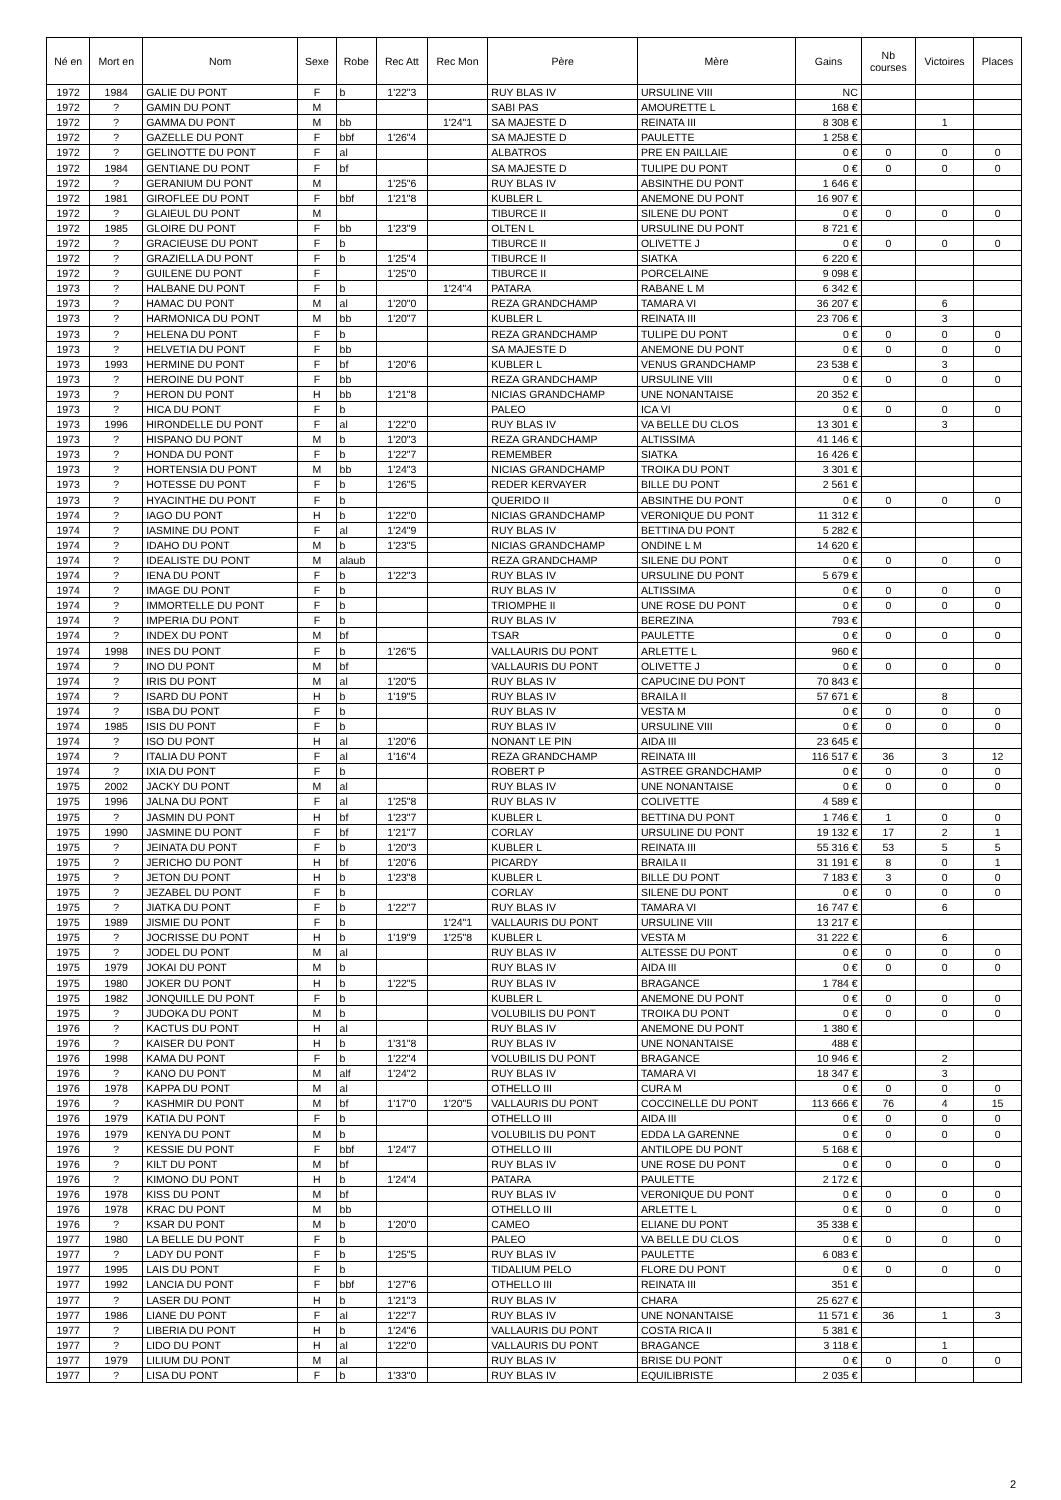| Né en | Mort en | Nom | Sexe | Robe | Rec Att | Rec Mon | Père | Mère | Gains | Nb courses | Victoires | Places |
| --- | --- | --- | --- | --- | --- | --- | --- | --- | --- | --- | --- | --- |
| 1972 | 1984 | GALIE DU PONT | F | b | 1'22"3 | | RUY BLAS IV | URSULINE VIII | NC | | | |
| 1972 | ? | GAMIN DU PONT | M | | | | SABI PAS | AMOURETTE L | 168 € | | | |
| 1972 | ? | GAMMA DU PONT | M | bb | | 1'24"1 | SA MAJESTE D | REINATA III | 8 308 € | | 1 | |
| 1972 | ? | GAZELLE DU PONT | F | bbf | 1'26"4 | | SA MAJESTE D | PAULETTE | 1 258 € | | | |
| 1972 | ? | GELINOTTE DU PONT | F | al | | | ALBATROS | PRE EN PAILLAIE | 0 € | 0 | 0 | 0 |
| 1972 | 1984 | GENTIANE DU PONT | F | bf | | | SA MAJESTE D | TULIPE DU PONT | 0 € | 0 | 0 | 0 |
| 1972 | ? | GERANIUM DU PONT | M | | 1'25"6 | | RUY BLAS IV | ABSINTHE DU PONT | 1 646 € | | | |
| 1972 | 1981 | GIROFLEE DU PONT | F | bbf | 1'21"8 | | KUBLER L | ANEMONE DU PONT | 16 907 € | | | |
| 1972 | ? | GLAIEUL DU PONT | M | | | | TIBURCE II | SILENE DU PONT | 0 € | 0 | 0 | 0 |
| 1972 | 1985 | GLOIRE DU PONT | F | bb | 1'23"9 | | OLTEN L | URSULINE DU PONT | 8 721 € | | | |
| 1972 | ? | GRACIEUSE DU PONT | F | b | | | TIBURCE II | OLIVETTE J | 0 € | 0 | 0 | 0 |
| 1972 | ? | GRAZIELLA DU PONT | F | b | 1'25"4 | | TIBURCE II | SIATKA | 6 220 € | | | |
| 1972 | ? | GUILENE DU PONT | F | | 1'25"0 | | TIBURCE II | PORCELAINE | 9 098 € | | | |
| 1973 | ? | HALBANE DU PONT | F | b | | 1'24"4 | PATARA | RABANE L M | 6 342 € | | | |
| 1973 | ? | HAMAC DU PONT | M | al | 1'20"0 | | REZA GRANDCHAMP | TAMARA VI | 36 207 € | | 6 | |
| 1973 | ? | HARMONICA DU PONT | M | bb | 1'20"7 | | KUBLER L | REINATA III | 23 706 € | | 3 | |
| 1973 | ? | HELENA DU PONT | F | b | | | REZA GRANDCHAMP | TULIPE DU PONT | 0 € | 0 | 0 | 0 |
| 1973 | ? | HELVETIA DU PONT | F | bb | | | SA MAJESTE D | ANEMONE DU PONT | 0 € | 0 | 0 | 0 |
| 1973 | 1993 | HERMINE DU PONT | F | bf | 1'20"6 | | KUBLER L | VENUS GRANDCHAMP | 23 538 € | | 3 | |
| 1973 | ? | HEROINE DU PONT | F | bb | | | REZA GRANDCHAMP | URSULINE VIII | 0 € | 0 | 0 | 0 |
| 1973 | ? | HERON DU PONT | H | bb | 1'21"8 | | NICIAS GRANDCHAMP | UNE NONANTAISE | 20 352 € | | | |
| 1973 | ? | HICA DU PONT | F | b | | | PALEO | ICA VI | 0 € | 0 | 0 | 0 |
| 1973 | 1996 | HIRONDELLE DU PONT | F | al | 1'22"0 | | RUY BLAS IV | VA BELLE DU CLOS | 13 301 € | | 3 | |
| 1973 | ? | HISPANO DU PONT | M | b | 1'20"3 | | REZA GRANDCHAMP | ALTISSIMA | 41 146 € | | | |
| 1973 | ? | HONDA DU PONT | F | b | 1'22"7 | | REMEMBER | SIATKA | 16 426 € | | | |
| 1973 | ? | HORTENSIA DU PONT | M | bb | 1'24"3 | | NICIAS GRANDCHAMP | TROIKA DU PONT | 3 301 € | | | |
| 1973 | ? | HOTESSE DU PONT | F | b | 1'26"5 | | REDER KERVAYER | BILLE DU PONT | 2 561 € | | | |
| 1973 | ? | HYACINTHE DU PONT | F | b | | | QUERIDO II | ABSINTHE DU PONT | 0 € | 0 | 0 | 0 |
| 1974 | ? | IAGO DU PONT | H | b | 1'22"0 | | NICIAS GRANDCHAMP | VERONIQUE DU PONT | 11 312 € | | | |
| 1974 | ? | IASMINE DU PONT | F | al | 1'24"9 | | RUY BLAS IV | BETTINA DU PONT | 5 282 € | | | |
| 1974 | ? | IDAHO DU PONT | M | b | 1'23"5 | | NICIAS GRANDCHAMP | ONDINE L M | 14 620 € | | | |
| 1974 | ? | IDEALISTE DU PONT | M | alaub | | | REZA GRANDCHAMP | SILENE DU PONT | 0 € | 0 | 0 | 0 |
| 1974 | ? | IENA DU PONT | F | b | 1'22"3 | | RUY BLAS IV | URSULINE DU PONT | 5 679 € | | | |
| 1974 | ? | IMAGE DU PONT | F | b | | | RUY BLAS IV | ALTISSIMA | 0 € | 0 | 0 | 0 |
| 1974 | ? | IMMORTELLE DU PONT | F | b | | | TRIOMPHE II | UNE ROSE DU PONT | 0 € | 0 | 0 | 0 |
| 1974 | ? | IMPERIA DU PONT | F | b | | | RUY BLAS IV | BEREZINA | 793 € | | | |
| 1974 | ? | INDEX DU PONT | M | bf | | | TSAR | PAULETTE | 0 € | 0 | 0 | 0 |
| 1974 | 1998 | INES DU PONT | F | b | 1'26"5 | | VALLAURIS DU PONT | ARLETTE L | 960 € | | | |
| 1974 | ? | INO DU PONT | M | bf | | | VALLAURIS DU PONT | OLIVETTE J | 0 € | 0 | 0 | 0 |
| 1974 | ? | IRIS DU PONT | M | al | 1'20"5 | | RUY BLAS IV | CAPUCINE DU PONT | 70 843 € | | | |
| 1974 | ? | ISARD DU PONT | H | b | 1'19"5 | | RUY BLAS IV | BRAILA II | 57 671 € | | 8 | |
| 1974 | ? | ISBA DU PONT | F | b | | | RUY BLAS IV | VESTA M | 0 € | 0 | 0 | 0 |
| 1974 | 1985 | ISIS DU PONT | F | b | | | RUY BLAS IV | URSULINE VIII | 0 € | 0 | 0 | 0 |
| 1974 | ? | ISO DU PONT | H | al | 1'20"6 | | NONANT LE PIN | AIDA III | 23 645 € | | | |
| 1974 | ? | ITALIA DU PONT | F | al | 1'16"4 | | REZA GRANDCHAMP | REINATA III | 116 517 € | 36 | 3 | 12 |
| 1974 | ? | IXIA DU PONT | F | b | | | ROBERT P | ASTREE GRANDCHAMP | 0 € | 0 | 0 | 0 |
| 1975 | 2002 | JACKY DU PONT | M | al | | | RUY BLAS IV | UNE NONANTAISE | 0 € | 0 | 0 | 0 |
| 1975 | 1996 | JALNA DU PONT | F | al | 1'25"8 | | RUY BLAS IV | COLIVETTE | 4 589 € | | | |
| 1975 | ? | JASMIN DU PONT | H | bf | 1'23"7 | | KUBLER L | BETTINA DU PONT | 1 746 € | 1 | 0 | 0 |
| 1975 | 1990 | JASMINE DU PONT | F | bf | 1'21"7 | | CORLAY | URSULINE DU PONT | 19 132 € | 17 | 2 | 1 |
| 1975 | ? | JEINATA DU PONT | F | b | 1'20"3 | | KUBLER L | REINATA III | 55 316 € | 53 | 5 | 5 |
| 1975 | ? | JERICHO DU PONT | H | bf | 1'20"6 | | PICARDY | BRAILA II | 31 191 € | 8 | 0 | 1 |
| 1975 | ? | JETON DU PONT | H | b | 1'23"8 | | KUBLER L | BILLE DU PONT | 7 183 € | 3 | 0 | 0 |
| 1975 | ? | JEZABEL DU PONT | F | b | | | CORLAY | SILENE DU PONT | 0 € | 0 | 0 | 0 |
| 1975 | ? | JIATKA DU PONT | F | b | 1'22"7 | | RUY BLAS IV | TAMARA VI | 16 747 € | | 6 | |
| 1975 | 1989 | JISMIE DU PONT | F | b | | 1'24"1 | VALLAURIS DU PONT | URSULINE VIII | 13 217 € | | | |
| 1975 | ? | JOCRISSE DU PONT | H | b | 1'19"9 | 1'25"8 | KUBLER L | VESTA M | 31 222 € | | 6 | |
| 1975 | ? | JODEL DU PONT | M | al | | | RUY BLAS IV | ALTESSE DU PONT | 0 € | 0 | 0 | 0 |
| 1975 | 1979 | JOKAI DU PONT | M | b | | | RUY BLAS IV | AIDA III | 0 € | 0 | 0 | 0 |
| 1975 | 1980 | JOKER DU PONT | H | b | 1'22"5 | | RUY BLAS IV | BRAGANCE | 1 784 € | | | |
| 1975 | 1982 | JONQUILLE DU PONT | F | b | | | KUBLER L | ANEMONE DU PONT | 0 € | 0 | 0 | 0 |
| 1975 | ? | JUDOKA DU PONT | M | b | | | VOLUBILIS DU PONT | TROIKA DU PONT | 0 € | 0 | 0 | 0 |
| 1976 | ? | KACTUS DU PONT | H | al | | | RUY BLAS IV | ANEMONE DU PONT | 1 380 € | | | |
| 1976 | ? | KAISER DU PONT | H | b | 1'31"8 | | RUY BLAS IV | UNE NONANTAISE | 488 € | | | |
| 1976 | 1998 | KAMA DU PONT | F | b | 1'22"4 | | VOLUBILIS DU PONT | BRAGANCE | 10 946 € | | 2 | |
| 1976 | ? | KANO DU PONT | M | alf | 1'24"2 | | RUY BLAS IV | TAMARA VI | 18 347 € | | 3 | |
| 1976 | 1978 | KAPPA DU PONT | M | al | | | OTHELLO III | CURA M | 0 € | 0 | 0 | 0 |
| 1976 | ? | KASHMIR DU PONT | M | bf | 1'17"0 | 1'20"5 | VALLAURIS DU PONT | COCCINELLE DU PONT | 113 666 € | 76 | 4 | 15 |
| 1976 | 1979 | KATIA DU PONT | F | b | | | OTHELLO III | AIDA III | 0 € | 0 | 0 | 0 |
| 1976 | 1979 | KENYA DU PONT | M | b | | | VOLUBILIS DU PONT | EDDA LA GARENNE | 0 € | 0 | 0 | 0 |
| 1976 | ? | KESSIE DU PONT | F | bbf | 1'24"7 | | OTHELLO III | ANTILOPE DU PONT | 5 168 € | | | |
| 1976 | ? | KILT DU PONT | M | bf | | | RUY BLAS IV | UNE ROSE DU PONT | 0 € | 0 | 0 | 0 |
| 1976 | ? | KIMONO DU PONT | H | b | 1'24"4 | | PATARA | PAULETTE | 2 172 € | | | |
| 1976 | 1978 | KISS DU PONT | M | bf | | | RUY BLAS IV | VERONIQUE DU PONT | 0 € | 0 | 0 | 0 |
| 1976 | 1978 | KRAC DU PONT | M | bb | | | OTHELLO III | ARLETTE L | 0 € | 0 | 0 | 0 |
| 1976 | ? | KSAR DU PONT | M | b | 1'20"0 | | CAMEO | ELIANE DU PONT | 35 338 € | | | |
| 1977 | 1980 | LA BELLE DU PONT | F | b | | | PALEO | VA BELLE DU CLOS | 0 € | 0 | 0 | 0 |
| 1977 | ? | LADY DU PONT | F | b | 1'25"5 | | RUY BLAS IV | PAULETTE | 6 083 € | | | |
| 1977 | 1995 | LAIS DU PONT | F | b | | | TIDALIUM PELO | FLORE DU PONT | 0 € | 0 | 0 | 0 |
| 1977 | 1992 | LANCIA DU PONT | F | bbf | 1'27"6 | | OTHELLO III | REINATA III | 351 € | | | |
| 1977 | ? | LASER DU PONT | H | b | 1'21"3 | | RUY BLAS IV | CHARA | 25 627 € | | | |
| 1977 | 1986 | LIANE DU PONT | F | al | 1'22"7 | | RUY BLAS IV | UNE NONANTAISE | 11 571 € | 36 | 1 | 3 |
| 1977 | ? | LIBERIA DU PONT | H | b | 1'24"6 | | VALLAURIS DU PONT | COSTA RICA II | 5 381 € | | | |
| 1977 | ? | LIDO DU PONT | H | al | 1'22"0 | | VALLAURIS DU PONT | BRAGANCE | 3 118 € | | 1 | |
| 1977 | 1979 | LILIUM DU PONT | M | al | | | RUY BLAS IV | BRISE DU PONT | 0 € | 0 | 0 | 0 |
| 1977 | ? | LISA DU PONT | F | b | 1'33"0 | | RUY BLAS IV | EQUILIBRISTE | 2 035 € | | | |
2